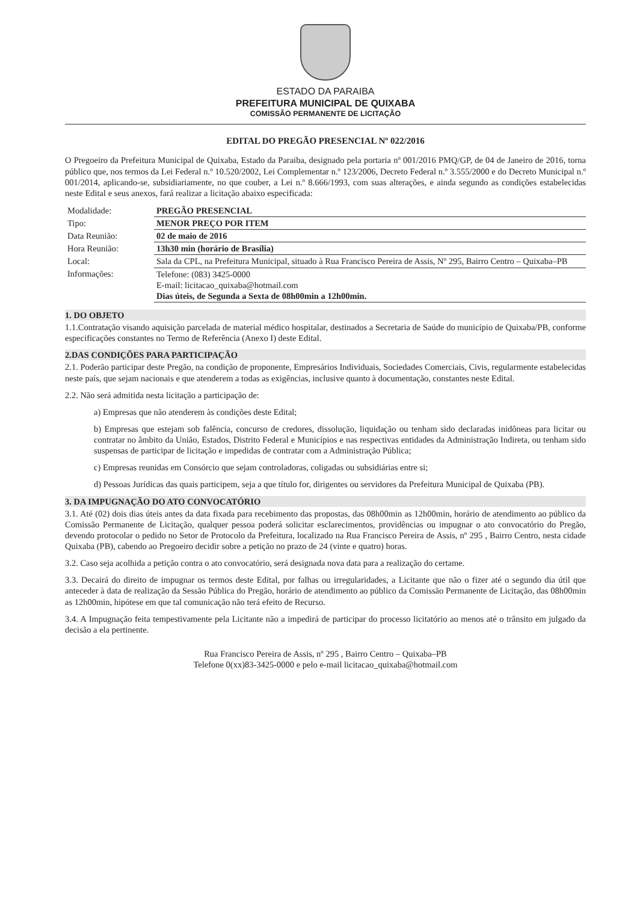ESTADO DA PARAIBA
PREFEITURA MUNICIPAL DE QUIXABA
COMISSÃO PERMANENTE DE LICITAÇÃO
EDITAL DO PREGÃO PRESENCIAL Nº 022/2016
O Pregoeiro da Prefeitura Municipal de Quixaba, Estado da Paraiba, designado pela portaria nº 001/2016 PMQ/GP, de 04 de Janeiro de 2016, torna público que, nos termos da Lei Federal n.º 10.520/2002, Lei Complementar n.º 123/2006, Decreto Federal n.º 3.555/2000 e do Decreto Municipal n.º 001/2014, aplicando-se, subsidiariamente, no que couber, a Lei n.º 8.666/1993, com suas alterações, e ainda segundo as condições estabelecidas neste Edital e seus anexos, fará realizar a licitação abaixo especificada:
| Modalidade: | PREGÃO PRESENCIAL |
| Tipo: | MENOR PREÇO POR ITEM |
| Data Reunião: | 02 de maio de 2016 |
| Hora Reunião: | 13h30 min (horário de Brasília) |
| Local: | Sala da CPL, na Prefeitura Municipal, situado à Rua Francisco Pereira de Assis, Nº 295, Bairro Centro – Quixaba–PB |
| Informações: | Telefone: (083) 3425-0000 E-mail: licitacao_quixaba@hotmail.com Dias úteis, de Segunda a Sexta de 08h00min a 12h00min. |
1. DO OBJETO
1.1.Contratação visando aquisição parcelada de material médico hospitalar, destinados a Secretaria de Saúde do município de Quixaba/PB, conforme especificações constantes no Termo de Referência (Anexo I) deste Edital.
2.DAS CONDIÇÕES PARA PARTICIPAÇÃO
2.1. Poderão participar deste Pregão, na condição de proponente, Empresários Individuais, Sociedades Comerciais, Civis, regularmente estabelecidas neste país, que sejam nacionais e que atenderem a todas as exigências, inclusive quanto à documentação, constantes neste Edital.
2.2. Não será admitida nesta licitação a participação de:
a) Empresas que não atenderem às condições deste Edital;
b) Empresas que estejam sob falência, concurso de credores, dissolução, liquidação ou tenham sido declaradas inidôneas para licitar ou contratar no âmbito da União, Estados, Distrito Federal e Municípios e nas respectivas entidades da Administração Indireta, ou tenham sido suspensas de participar de licitação e impedidas de contratar com a Administração Pública;
c) Empresas reunidas em Consórcio que sejam controladoras, coligadas ou subsidiárias entre si;
d) Pessoas Jurídicas das quais participem, seja a que título for, dirigentes ou servidores da Prefeitura Municipal de Quixaba (PB).
3. DA IMPUGNAÇÃO DO ATO CONVOCATÓRIO
3.1. Até (02) dois dias úteis antes da data fixada para recebimento das propostas, das 08h00min as 12h00min, horário de atendimento ao público da Comissão Permanente de Licitação, qualquer pessoa poderá solicitar esclarecimentos, providências ou impugnar o ato convocatório do Pregão, devendo protocolar o pedido no Setor de Protocolo da Prefeitura, localizado na Rua Francisco Pereira de Assis, nº 295 , Bairro Centro, nesta cidade Quixaba (PB), cabendo ao Pregoeiro decidir sobre a petição no prazo de 24 (vinte e quatro) horas.
3.2. Caso seja acolhida a petição contra o ato convocatório, será designada nova data para a realização do certame.
3.3. Decairá do direito de impugnar os termos deste Edital, por falhas ou irregularidades, a Licitante que não o fizer até o segundo dia útil que anteceder à data de realização da Sessão Pública do Pregão, horário de atendimento ao público da Comissão Permanente de Licitação, das 08h00min as 12h00min, hipótese em que tal comunicação não terá efeito de Recurso.
3.4. A Impugnação feita tempestivamente pela Licitante não a impedirá de participar do processo licitatório ao menos até o trânsito em julgado da decisão a ela pertinente.
Rua Francisco Pereira de Assis, nº 295 , Bairro Centro – Quixaba–PB
Telefone 0(xx)83-3425-0000 e pelo e-mail licitacao_quixaba@hotmail.com